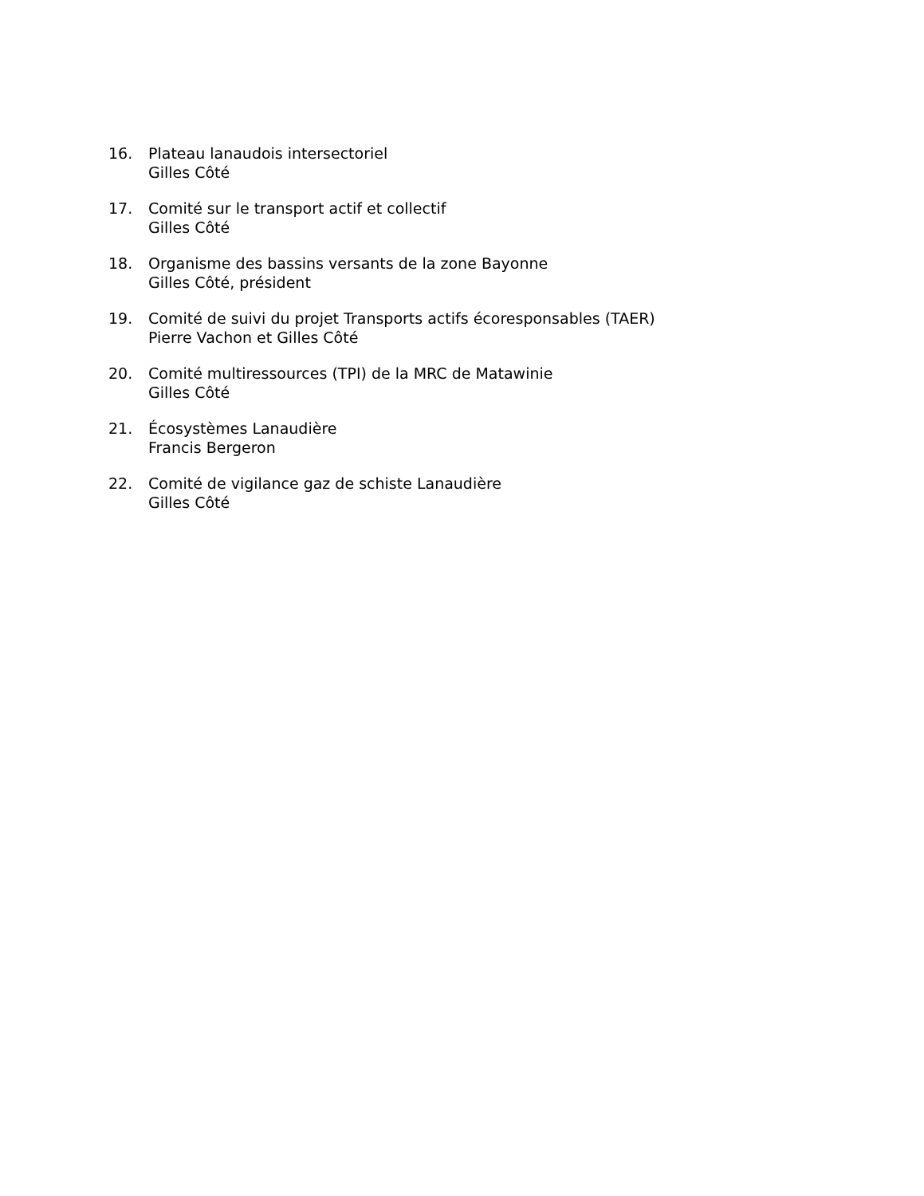16. Plateau lanaudois intersectoriel
Gilles Côté
17. Comité sur le transport actif et collectif
Gilles Côté
18. Organisme des bassins versants de la zone Bayonne
Gilles Côté, président
19. Comité de suivi du projet Transports actifs écoresponsables (TAER)
Pierre Vachon et Gilles Côté
20. Comité multiressources (TPI) de la MRC de Matawinie
Gilles Côté
21. Écosystèmes Lanaudière
Francis Bergeron
22. Comité de vigilance gaz de schiste Lanaudière
Gilles Côté